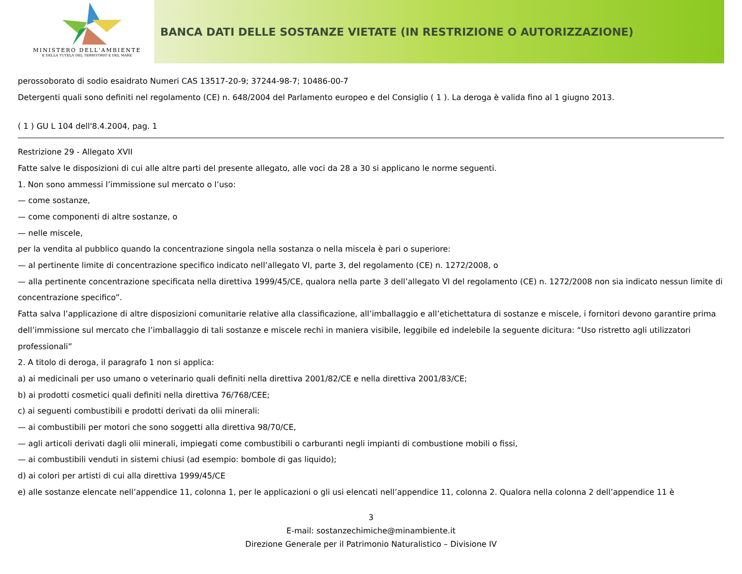MINISTERO DELL'AMBIENTE
E DELLA TUTELA DEL TERRITORIO E DEL MARE
BANCA DATI DELLE SOSTANZE VIETATE (IN RESTRIZIONE O AUTORIZZAZIONE)
perossoborato di sodio esaidrato Numeri CAS 13517-20-9; 37244-98-7; 10486-00-7
Detergenti quali sono definiti nel regolamento (CE) n. 648/2004 del Parlamento europeo e del Consiglio ( 1 ). La deroga è valida fino al 1 giugno 2013.
( 1 ) GU L 104 dell'8.4.2004, pag. 1
Restrizione 29 - Allegato XVII
Fatte salve le disposizioni di cui alle altre parti del presente allegato, alle voci da 28 a 30 si applicano le norme seguenti.
1. Non sono ammessi l’immissione sul mercato o l’uso:
— come sostanze,
— come componenti di altre sostanze, o
— nelle miscele,
per la vendita al pubblico quando la concentrazione singola nella sostanza o nella miscela è pari o superiore:
— al pertinente limite di concentrazione specifico indicato nell’allegato VI, parte 3, del regolamento (CE) n. 1272/2008, o
— alla pertinente concentrazione specificata nella direttiva 1999/45/CE, qualora nella parte 3 dell’allegato VI del regolamento (CE) n. 1272/2008 non sia indicato nessun limite di concentrazione specifico”.
Fatta salva l’applicazione di altre disposizioni comunitarie relative alla classificazione, all’imballaggio e all’etichettatura di sostanze e miscele, i fornitori devono garantire prima dell’immissione sul mercato che l’imballaggio di tali sostanze e miscele rechi in maniera visibile, leggibile ed indelebile la seguente dicitura: “Uso ristretto agli utilizzatori professionali”
2. A titolo di deroga, il paragrafo 1 non si applica:
a) ai medicinali per uso umano o veterinario quali definiti nella direttiva 2001/82/CE e nella direttiva 2001/83/CE;
b) ai prodotti cosmetici quali definiti nella direttiva 76/768/CEE;
c) ai seguenti combustibili e prodotti derivati da olii minerali:
— ai combustibili per motori che sono soggetti alla direttiva 98/70/CE,
— agli articoli derivati dagli olii minerali, impiegati come combustibili o carburanti negli impianti di combustione mobili o fissi,
— ai combustibili venduti in sistemi chiusi (ad esempio: bombole di gas liquido);
d) ai colori per artisti di cui alla direttiva 1999/45/CE
e) alle sostanze elencate nell’appendice 11, colonna 1, per le applicazioni o gli usi elencati nell’appendice 11, colonna 2. Qualora nella colonna 2 dell’appendice 11 è
3
E-mail: sostanzechimiche@minambiente.it
Direzione Generale per il Patrimonio Naturalistico – Divisione IV